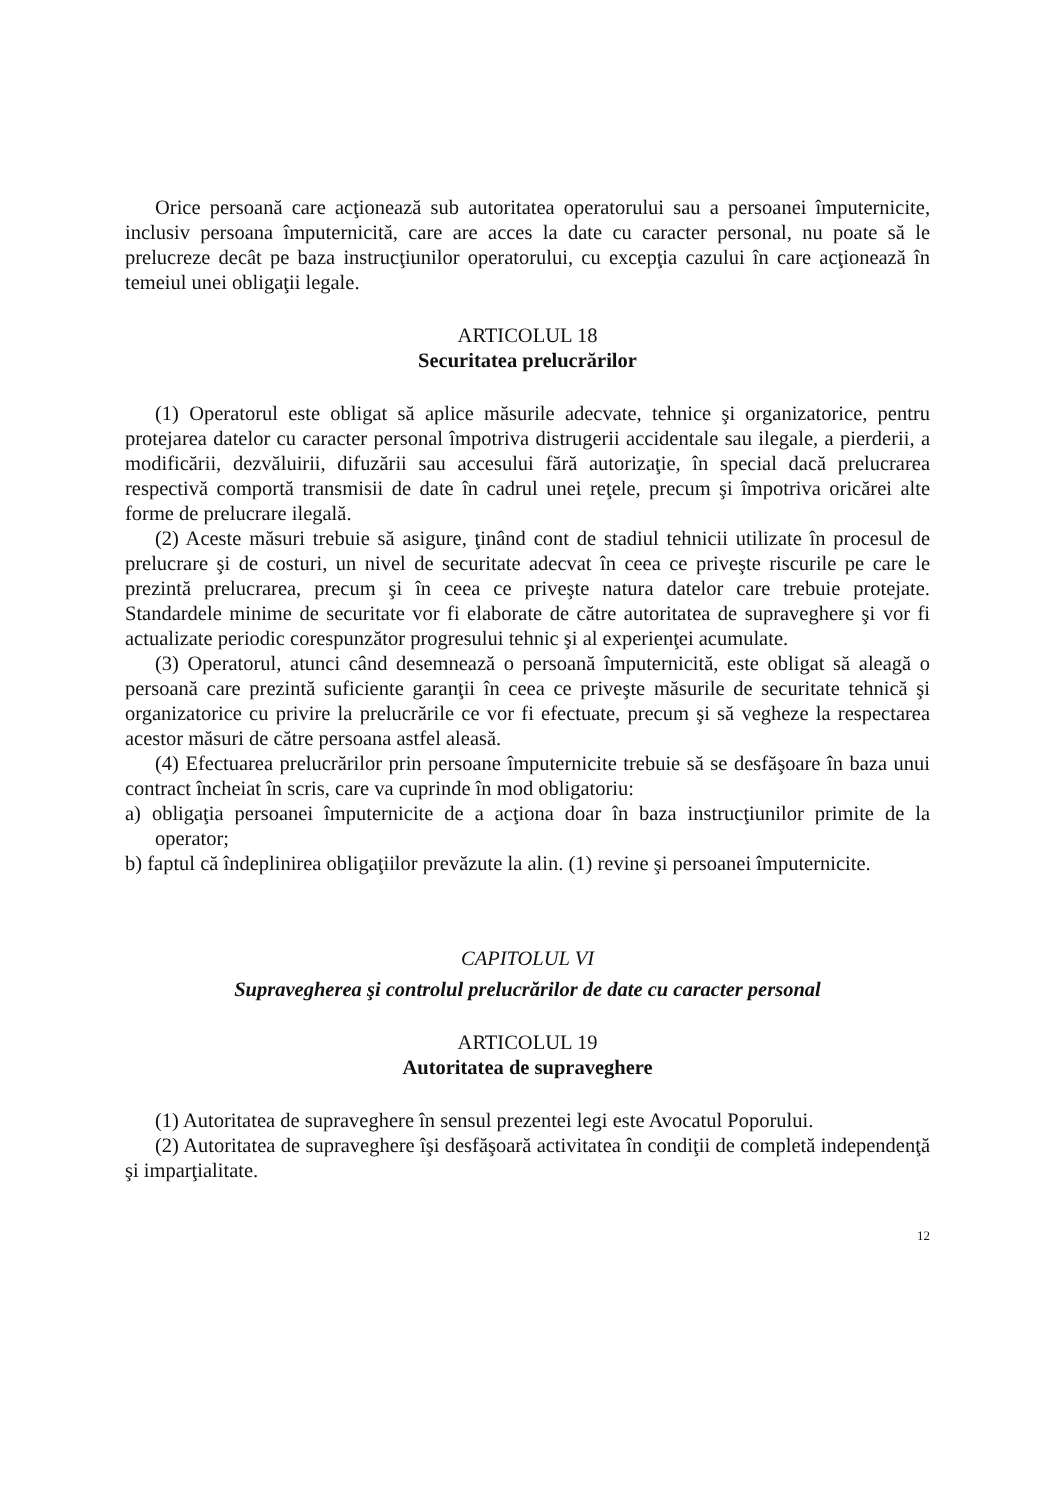Orice persoană care acţionează sub autoritatea operatorului sau a persoanei împuternicite, inclusiv persoana împuternicită, care are acces la date cu caracter personal, nu poate să le prelucreze decât pe baza instrucţiunilor operatorului, cu excepţia cazului în care acţionează în temeiul unei obligaţii legale.
ARTICOLUL 18
Securitatea prelucrărilor
(1) Operatorul este obligat să aplice măsurile adecvate, tehnice şi organizatorice, pentru protejarea datelor cu caracter personal împotriva distrugerii accidentale sau ilegale, a pierderii, a modificării, dezvăluirii, difuzării sau accesului fără autorizaţie, în special dacă prelucrarea respectivă comportă transmisii de date în cadrul unei reţele, precum şi împotriva oricărei alte forme de prelucrare ilegală.
(2) Aceste măsuri trebuie să asigure, ţinând cont de stadiul tehnicii utilizate în procesul de prelucrare şi de costuri, un nivel de securitate adecvat în ceea ce priveşte riscurile pe care le prezintă prelucrarea, precum şi în ceea ce priveşte natura datelor care trebuie protejate. Standardele minime de securitate vor fi elaborate de către autoritatea de supraveghere şi vor fi actualizate periodic corespunzător progresului tehnic şi al experienţei acumulate.
(3) Operatorul, atunci când desemnează o persoană împuternicită, este obligat să aleagă o persoană care prezintă suficiente garanţii în ceea ce priveşte măsurile de securitate tehnică şi organizatorice cu privire la prelucrările ce vor fi efectuate, precum şi să vegheze la respectarea acestor măsuri de către persoana astfel aleasă.
(4) Efectuarea prelucrărilor prin persoane împuternicite trebuie să se desfăşoare în baza unui contract încheiat în scris, care va cuprinde în mod obligatoriu:
a) obligaţia persoanei împuternicite de a acţiona doar în baza instrucţiunilor primite de la operator;
b) faptul că îndeplinirea obligaţiilor prevăzute la alin. (1) revine şi persoanei împuternicite.
CAPITOLUL VI
Supravegherea şi controlul prelucrărilor de date cu caracter personal
ARTICOLUL 19
Autoritatea de supraveghere
(1) Autoritatea de supraveghere în sensul prezentei legi este Avocatul Poporului.
(2) Autoritatea de supraveghere îşi desfăşoară activitatea în condiţii de completă independenţă şi imparţialitate.
12